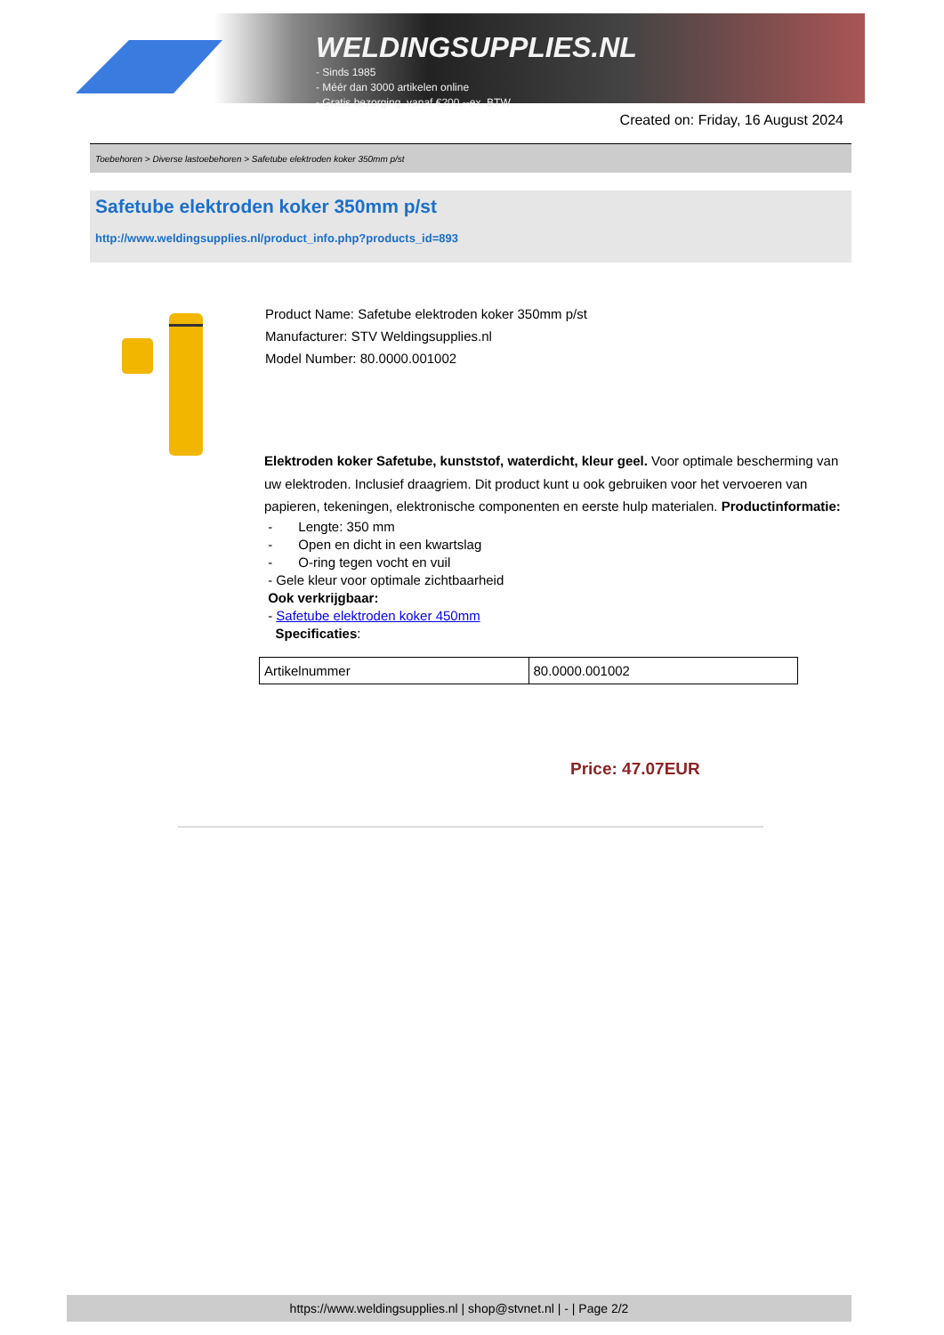WELDINGSUPPLIES.NL
- Sinds 1985
- Méér dan 3000 artikelen online
- Gratis bezorging, vanaf €200,--ex. BTW
Created on: Friday, 16 August 2024
Toebehoren > Diverse lastoebehoren > Safetube elektroden koker 350mm p/st
Safetube elektroden koker 350mm p/st
http://www.weldingsupplies.nl/product_info.php?products_id=893
Product Name: Safetube elektroden koker 350mm p/st
Manufacturer: STV Weldingsupplies.nl
Model Number: 80.0000.001002
Elektroden koker Safetube, kunststof, waterdicht, kleur geel. Voor optimale bescherming van uw elektroden. Inclusief draagriem. Dit product kunt u ook gebruiken voor het vervoeren van papieren, tekeningen, elektronische componenten en eerste hulp materialen. Productinformatie:
- Lengte: 350 mm
- Open en dicht in een kwartslag
- O-ring tegen vocht en vuil
- Gele kleur voor optimale zichtbaarheid
Ook verkrijgbaar:
- Safetube elektroden koker 450mm
Specificaties:
| Artikelnummer | 80.0000.001002 |
Price: 47.07EUR
https://www.weldingsupplies.nl | shop@stvnet.nl | - | Page 2/2